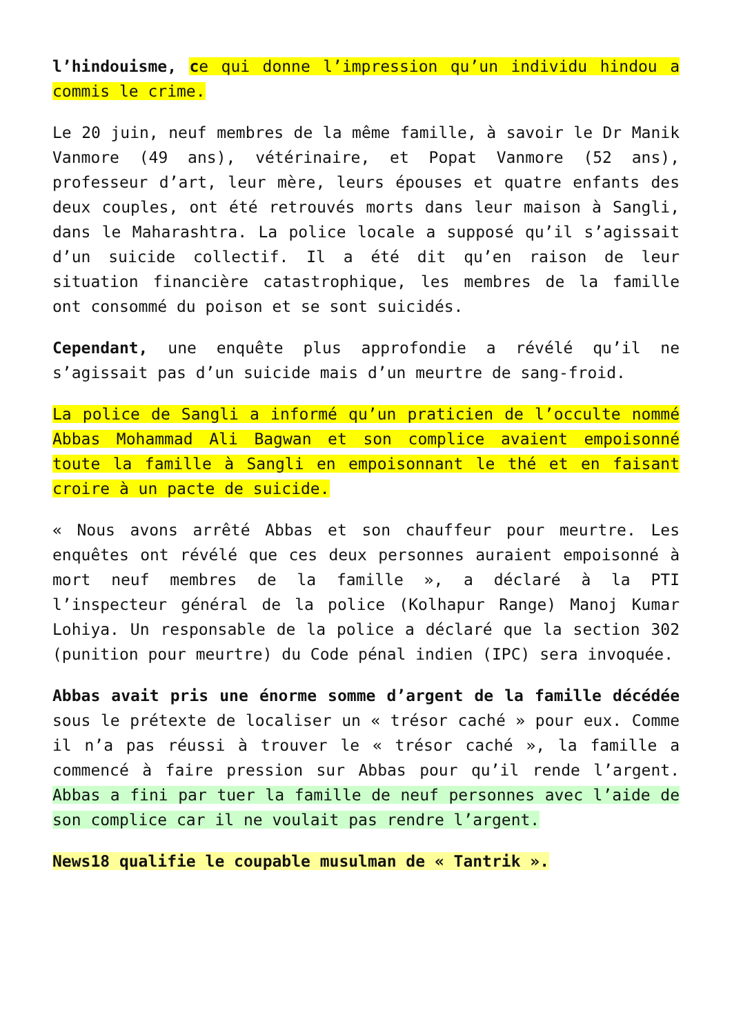l’hindouisme, ce qui donne l’impression qu’un individu hindou a commis le crime.
Le 20 juin, neuf membres de la même famille, à savoir le Dr Manik Vanmore (49 ans), vétérinaire, et Popat Vanmore (52 ans), professeur d’art, leur mère, leurs épouses et quatre enfants des deux couples, ont été retrouvés morts dans leur maison à Sangli, dans le Maharashtra. La police locale a supposé qu’il s’agissait d’un suicide collectif. Il a été dit qu’en raison de leur situation financière catastrophique, les membres de la famille ont consommé du poison et se sont suicidés.
Cependant, une enquête plus approfondie a révélé qu’il ne s’agissait pas d’un suicide mais d’un meurtre de sang-froid.
La police de Sangli a informé qu’un praticien de l’occulte nommé Abbas Mohammad Ali Bagwan et son complice avaient empoisonné toute la famille à Sangli en empoisonnant le thé et en faisant croire à un pacte de suicide.
« Nous avons arrêté Abbas et son chauffeur pour meurtre. Les enquêtes ont révélé que ces deux personnes auraient empoisonné à mort neuf membres de la famille », a déclaré à la PTI l’inspecteur général de la police (Kolhapur Range) Manoj Kumar Lohiya. Un responsable de la police a déclaré que la section 302 (punition pour meurtre) du Code pénal indien (IPC) sera invoquée.
Abbas avait pris une énorme somme d’argent de la famille décédée sous le prétexte de localiser un « trésor caché » pour eux. Comme il n’a pas réussi à trouver le « trésor caché », la famille a commencé à faire pression sur Abbas pour qu’il rende l’argent. Abbas a fini par tuer la famille de neuf personnes avec l’aide de son complice car il ne voulait pas rendre l’argent.
News18 qualifie le coupable musulman de « Tantrik ».